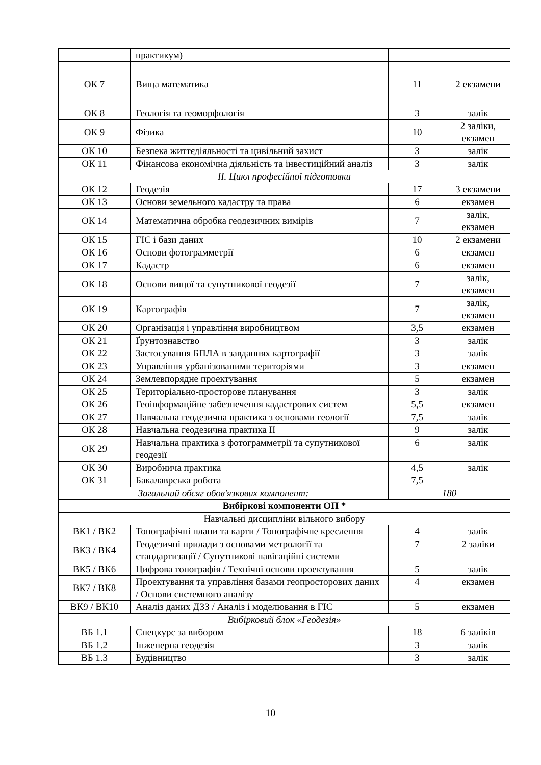| | практикум) | | |
| ОК 7 | Вища математика | 11 | 2 екзамени |
| ОК 8 | Геологія та геоморфологія | 3 | залік |
| ОК 9 | Фізика | 10 | 2 заліки, екзамен |
| ОК 10 | Безпека життєдіяльності та цивільний захист | 3 | залік |
| ОК 11 | Фінансова економічна діяльність та інвестиційний аналіз | 3 | залік |
| II. Цикл професійної підготовки | | | |
| ОК 12 | Геодезія | 17 | 3 екзамени |
| ОК 13 | Основи земельного кадастру та права | 6 | екзамен |
| ОК 14 | Математична обробка геодезичних вимірів | 7 | залік, екзамен |
| ОК 15 | ГІС і бази даних | 10 | 2 екзамени |
| ОК 16 | Основи фотограмметрії | 6 | екзамен |
| ОК 17 | Кадастр | 6 | екзамен |
| ОК 18 | Основи вищої та супутникової геодезії | 7 | залік, екзамен |
| ОК 19 | Картографія | 7 | залік, екзамен |
| ОК 20 | Організація і управління виробництвом | 3,5 | екзамен |
| ОК 21 | Ґрунтознавство | 3 | залік |
| ОК 22 | Застосування БПЛА в завданнях картографії | 3 | залік |
| ОК 23 | Управління урбанізованими територіями | 3 | екзамен |
| ОК 24 | Землевпорядне проектування | 5 | екзамен |
| ОК 25 | Територіально-просторове планування | 3 | залік |
| ОК 26 | Геоінформаційне забезпечення кадастрових систем | 5,5 | екзамен |
| ОК 27 | Навчальна геодезична практика з основами геології | 7,5 | залік |
| ОК 28 | Навчальна геодезична практика II | 9 | залік |
| ОК 29 | Навчальна практика з фотограмметрії та супутникової геодезії | 6 | залік |
| ОК 30 | Виробнича практика | 4,5 | залік |
| ОК 31 | Бакалаврська робота | 7,5 | |
| Загальний обсяг обов'язкових компонент: | | 180 | |
| Вибіркові компоненти ОП * | | | |
| Навчальні дисципліни вільного вибору | | | |
| ВК1 / ВК2 | Топографічні плани та карти / Топографічне креслення | 4 | залік |
| ВК3 / ВК4 | Геодезичні прилади з основами метрології та стандартизації / Супутникові навігаційні системи | 7 | 2 заліки |
| ВК5 / ВК6 | Цифрова топографія / Технічні основи проектування | 5 | залік |
| ВК7 / ВК8 | Проектування та управління базами геопросторових даних / Основи системного аналізу | 4 | екзамен |
| ВК9 / ВК10 | Аналіз даних ДЗЗ / Аналіз і моделювання в ГІС | 5 | екзамен |
| Вибірковий блок «Геодезія» | | | |
| ВБ 1.1 | Спецкурс за вибором | 18 | 6 заліків |
| ВБ 1.2 | Інженерна геодезія | 3 | залік |
| ВБ 1.3 | Будівництво | 3 | залік |
10